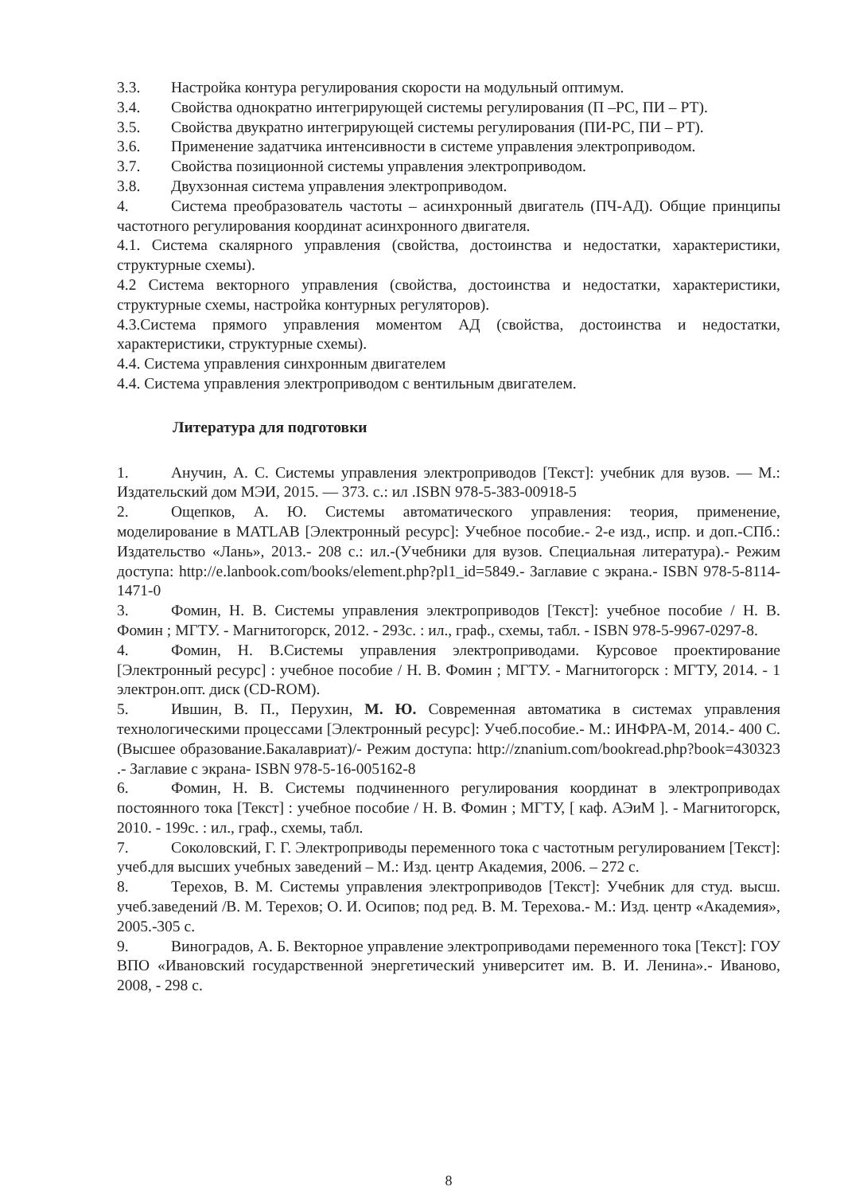3.3. Настройка контура регулирования скорости на модульный оптимум.
3.4. Свойства однократно интегрирующей системы регулирования (П –РС, ПИ – РТ).
3.5. Свойства двукратно интегрирующей системы регулирования (ПИ-РС, ПИ – РТ).
3.6. Применение задатчика интенсивности в системе управления электроприводом.
3.7. Свойства позиционной системы управления электроприводом.
3.8. Двухзонная система управления электроприводом.
4. Система преобразователь частоты – асинхронный двигатель (ПЧ-АД). Общие принципы частотного регулирования координат асинхронного двигателя.
4.1. Система скалярного управления (свойства, достоинства и недостатки, характеристики, структурные схемы).
4.2 Система векторного управления (свойства, достоинства и недостатки, характеристики, структурные схемы, настройка контурных регуляторов).
4.3.Система прямого управления моментом АД (свойства, достоинства и недостатки, характеристики, структурные схемы).
4.4. Система управления синхронным двигателем
4.4. Система управления электроприводом с вентильным двигателем.
Литература для подготовки
1. Анучин, А. С. Системы управления электроприводов [Текст]: учебник для вузов. — М.: Издательский дом МЭИ, 2015. — 373. с.: ил .ISBN 978-5-383-00918-5
2. Ощепков, А. Ю. Системы автоматического управления: теория, применение, моделирование в MATLAB [Электронный ресурс]: Учебное пособие.- 2-е изд., испр. и доп.-СПб.: Издательство «Лань», 2013.- 208 с.: ил.-(Учебники для вузов. Специальная литература).- Режим доступа: http://e.lanbook.com/books/element.php?pl1_id=5849.- Заглавие с экрана.- ISBN 978-5-8114-1471-0
3. Фомин, Н. В. Системы управления электроприводов [Текст]: учебное пособие / Н. В. Фомин ; МГТУ. - Магнитогорск, 2012. - 293с. : ил., граф., схемы, табл. - ISBN 978-5-9967-0297-8.
4. Фомин, Н. В.Системы управления электроприводами. Курсовое проектирование [Электронный ресурс] : учебное пособие / Н. В. Фомин ; МГТУ. - Магнитогорск : МГТУ, 2014. - 1 электрон.опт. диск (CD-ROM).
5. Ившин, В. П., Перухин, М. Ю. Современная автоматика в системах управления технологическими процессами [Электронный ресурс]: Учеб.пособие.- М.: ИНФРА-М, 2014.- 400 С. (Высшее образование.Бакалавриат)/- Режим доступа: http://znanium.com/bookread.php?book=430323 .- Заглавие с экрана- ISBN 978-5-16-005162-8
6. Фомин, Н. В. Системы подчиненного регулирования координат в электроприводах постоянного тока [Текст] : учебное пособие / Н. В. Фомин ; МГТУ, [ каф. АЭиМ ]. - Магнитогорск, 2010. - 199с. : ил., граф., схемы, табл.
7. Соколовский, Г. Г. Электроприводы переменного тока с частотным регулированием [Текст]: учеб.для высших учебных заведений – М.: Изд. центр Академия, 2006. – 272 с.
8. Терехов, В. М. Системы управления электроприводов [Текст]: Учебник для студ. высш. учеб.заведений /В. М. Терехов; О. И. Осипов; под ред. В. М. Терехова.- М.: Изд. центр «Академия», 2005.-305 с.
9. Виноградов, А. Б. Векторное управление электроприводами переменного тока [Текст]: ГОУ ВПО «Ивановский государственной энергетический университет им. В. И. Ленина».- Иваново, 2008, - 298 с.
8